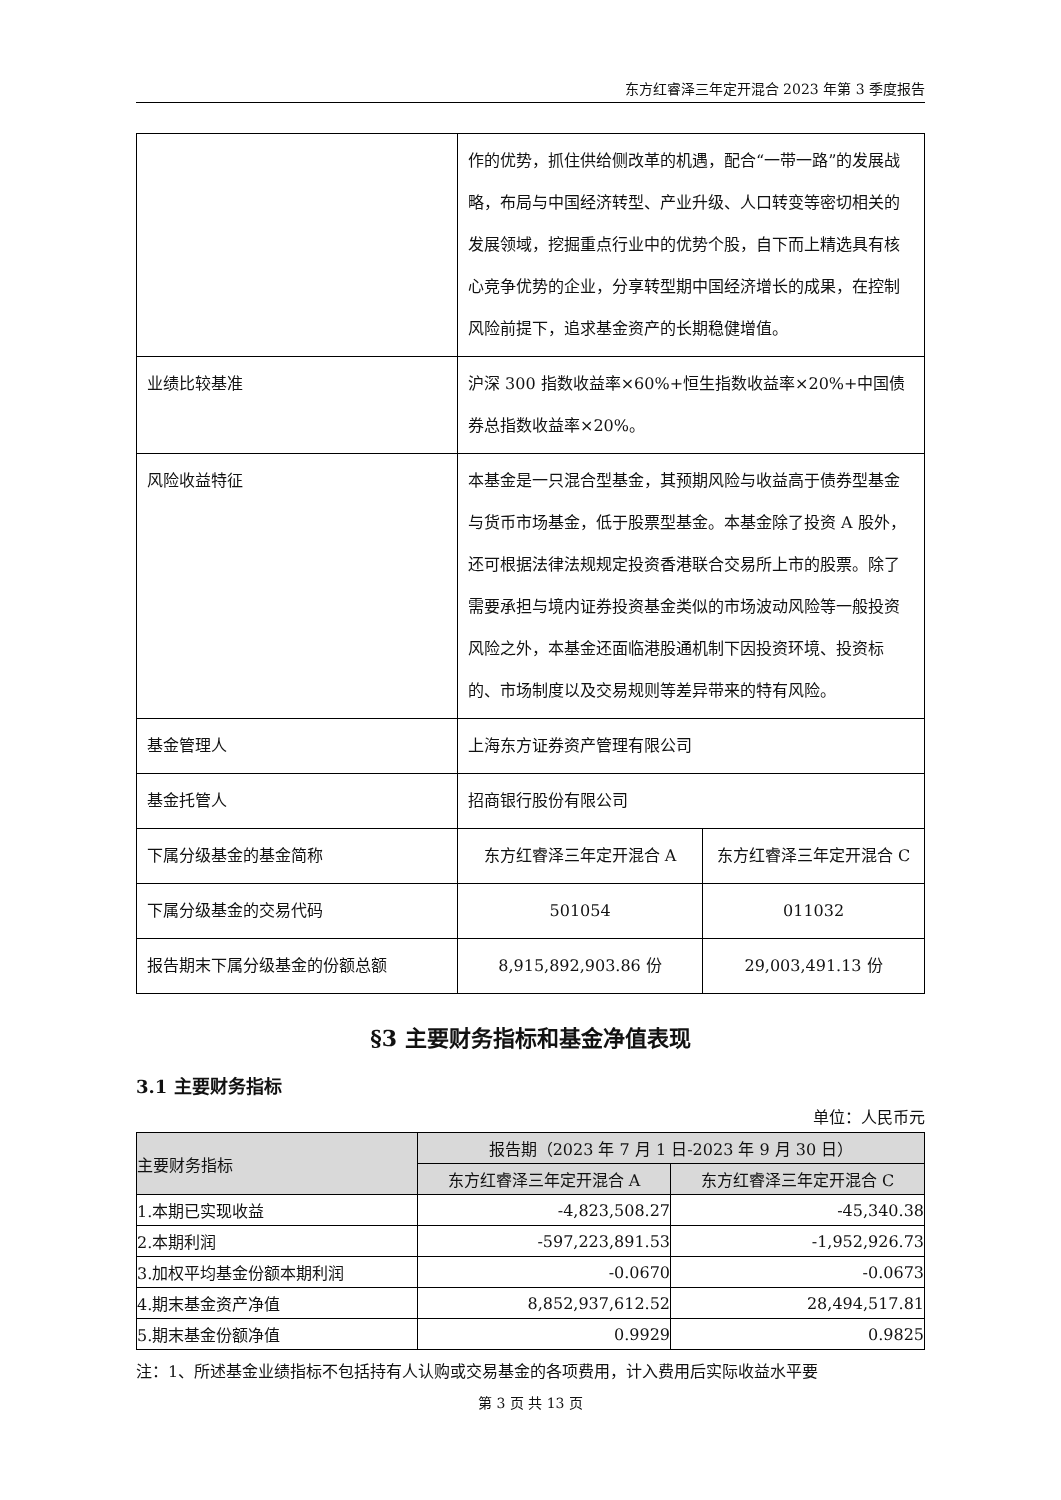东方红睿泽三年定开混合 2023 年第 3 季度报告
| | 作的优势，抓住供给侧改革的机遇，配合“一带一路”的发展战略，布局与中国经济转型、产业升级、人口转变等密切相关的发展领域，挖掘重点行业中的优势个股，自下而上精选具有核心竞争优势的企业，分享转型期中国经济增长的成果，在控制风险前提下，追求基金资产的长期稳健增值。 | |
| 业绩比较基准 | 沪深 300 指数收益率×60%+恒生指数收益率×20%+中国债券总指数收益率×20%。 | |
| 风险收益特征 | 本基金是一只混合型基金，其预期风险与收益高于债券型基金与货币市场基金，低于股票型基金。本基金除了投资 A 股外，还可根据法律法规规定投资香港联合交易所上市的股票。除了需要承担与境内证券投资基金类似的市场波动风险等一般投资风险之外，本基金还面临港股通机制下因投资环境、投资标的、市场制度以及交易规则等差异带来的特有风险。 | |
| 基金管理人 | 上海东方证券资产管理有限公司 | |
| 基金托管人 | 招商银行股份有限公司 | |
| 下属分级基金的基金简称 | 东方红睿泽三年定开混合 A | 东方红睿泽三年定开混合 C |
| 下属分级基金的交易代码 | 501054 | 011032 |
| 报告期末下属分级基金的份额总额 | 8,915,892,903.86 份 | 29,003,491.13 份 |
§3 主要财务指标和基金净值表现
3.1 主要财务指标
单位：人民币元
| 主要财务指标 | 报告期（2023 年 7 月 1 日-2023 年 9 月 30 日） | |
| --- | --- | --- |
| | 东方红睿泽三年定开混合 A | 东方红睿泽三年定开混合 C |
| 1.本期已实现收益 | -4,823,508.27 | -45,340.38 |
| 2.本期利润 | -597,223,891.53 | -1,952,926.73 |
| 3.加权平均基金份额本期利润 | -0.0670 | -0.0673 |
| 4.期末基金资产净值 | 8,852,937,612.52 | 28,494,517.81 |
| 5.期末基金份额净值 | 0.9929 | 0.9825 |
注：1、所述基金业绩指标不包括持有人认购或交易基金的各项费用，计入费用后实际收益水平要
第 3 页 共 13 页